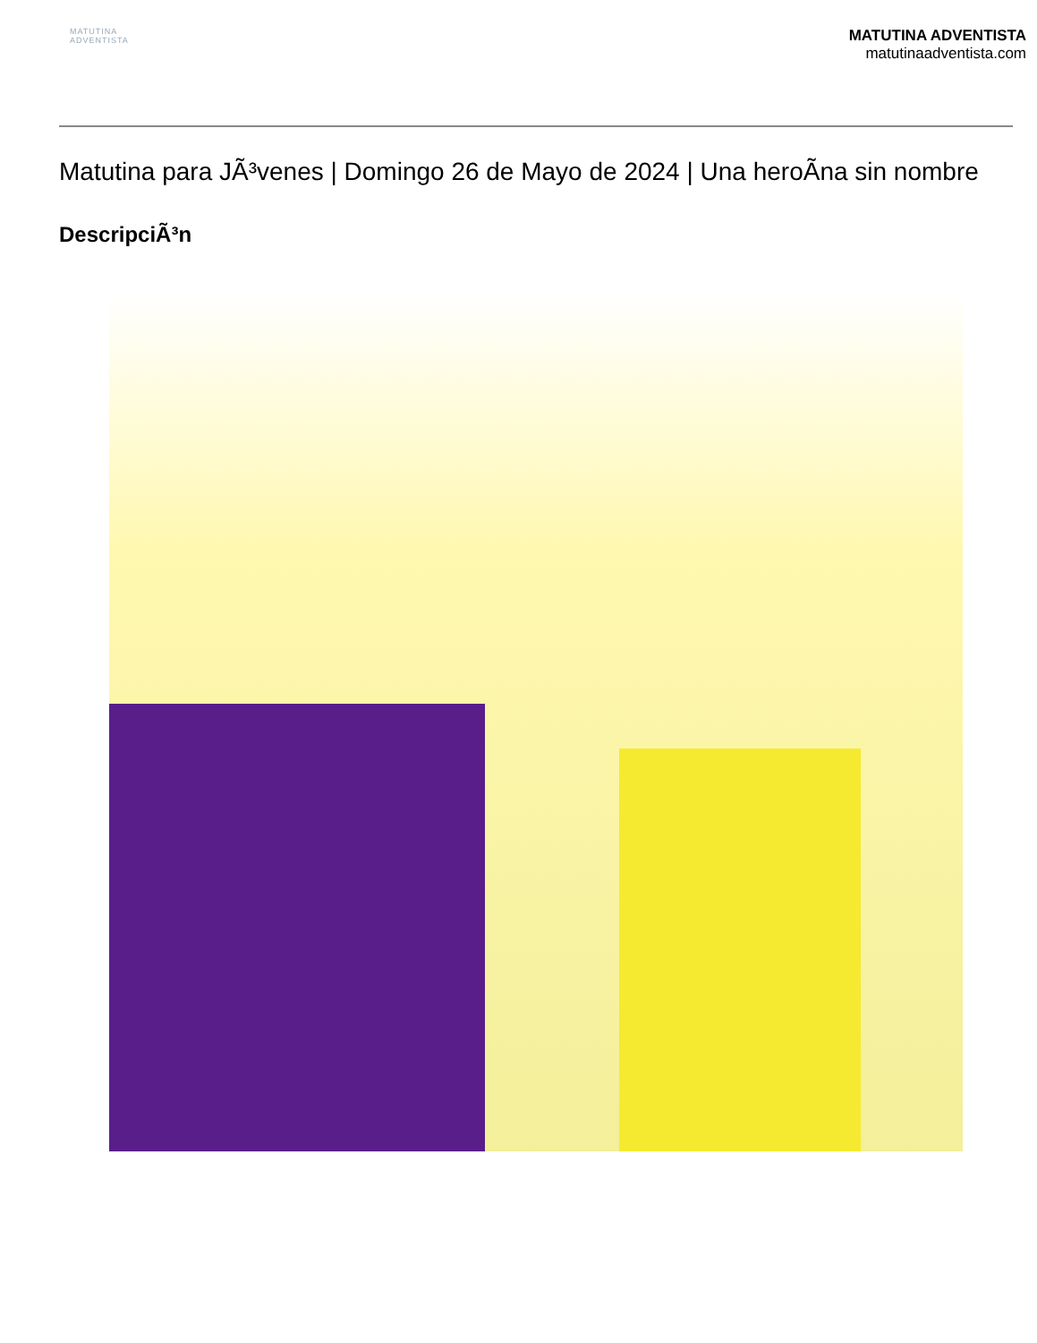MATUTINA
ADVENTISTA
MATUTINA ADVENTISTA
matutinaadventista.com
Matutina para JÃ³venes | Domingo 26 de Mayo de 2024 | Una heroÃna sin nombre
DescripciÃ³n